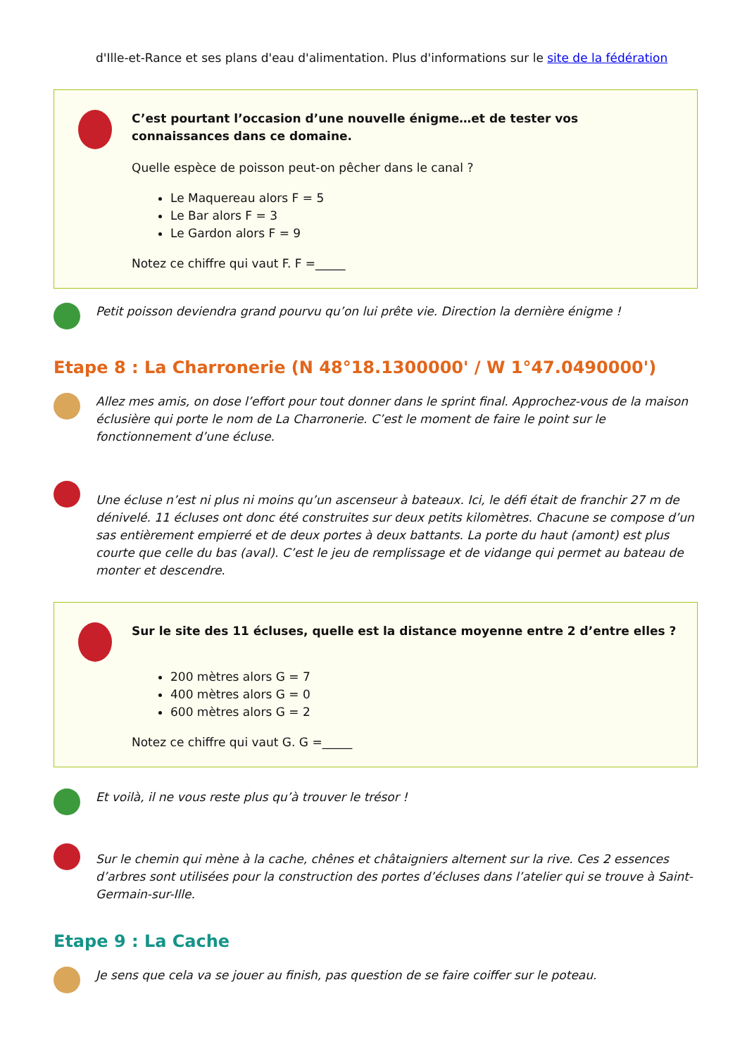d'Ille-et-Rance et ses plans d'eau d'alimentation. Plus d'informations sur le site de la fédération
C’est pourtant l’occasion d’une nouvelle énigme…et de tester vos connaissances dans ce domaine.
Quelle espèce de poisson peut-on pêcher dans le canal ?
Le Maquereau alors F = 5
Le Bar alors F = 3
Le Gardon alors F = 9
Notez ce chiffre qui vaut F. F =_____
Petit poisson deviendra grand pourvu qu’on lui prête vie. Direction la dernière énigme !
Etape 8 : La Charronerie (N 48°18.1300000' / W 1°47.0490000')
Allez mes amis, on dose l’effort pour tout donner dans le sprint final. Approchez-vous de la maison éclusière qui porte le nom de La Charronerie. C’est le moment de faire le point sur le fonctionnement d’une écluse.
Une écluse n’est ni plus ni moins qu’un ascenseur à bateaux. Ici, le défi était de franchir 27 m de dénivelé. 11 écluses ont donc été construites sur deux petits kilomètres. Chacune se compose d’un sas entièrement empierré et de deux portes à deux battants. La porte du haut (amont) est plus courte que celle du bas (aval). C’est le jeu de remplissage et de vidange qui permet au bateau de monter et descendre.
Sur le site des 11 écluses, quelle est la distance moyenne entre 2 d’entre elles ?
200 mètres alors G = 7
400 mètres alors G = 0
600 mètres alors G = 2
Notez ce chiffre qui vaut G. G =_____
Et voilà, il ne vous reste plus qu’à trouver le trésor !
Sur le chemin qui mène à la cache, chênes et châtaigniers alternent sur la rive. Ces 2 essences d’arbres sont utilisées pour la construction des portes d’écluses dans l’atelier qui se trouve à Saint-Germain-sur-Ille.
Etape 9 : La Cache
Je sens que cela va se jouer au finish, pas question de se faire coiffer sur le poteau.